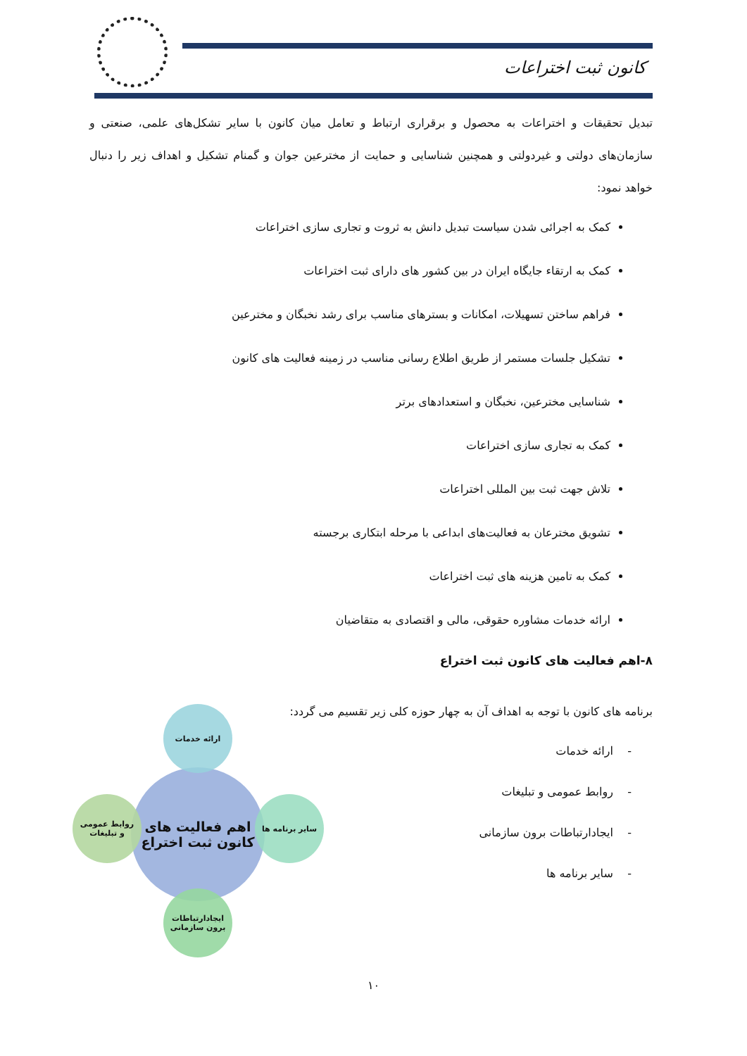کانون ثبت اختراعات
تبدیل تحقیقات و اختراعات به محصول و برقراری ارتباط و تعامل میان کانون با سایر تشکل‌های علمی، صنعتی و سازمان‌های دولتی و غیردولتی و همچنین شناسایی و حمایت از مخترعین جوان و گمنام تشکیل و اهداف زیر را دنبال خواهد نمود:
کمک به اجرائی شدن سیاست تبدیل دانش به ثروت و تجاری سازی اختراعات
کمک به ارتقاء جایگاه ایران در بین کشور های دارای ثبت اختراعات
فراهم ساختن تسهیلات، امکانات و بسترهای مناسب برای رشد نخبگان و مخترعین
تشکیل جلسات مستمر از طریق اطلاع رسانی مناسب در زمینه فعالیت های کانون
شناسایی مخترعین، نخبگان و استعدادهای برتر
کمک به تجاری سازی اختراعات
تلاش جهت ثبت بین المللی اختراعات
تشویق مخترعان به فعالیت‌های ابداعی با مرحله ابتکاری برجسته
کمک به تامین هزینه های ثبت اختراعات
ارائه خدمات مشاوره حقوقی، مالی و اقتصادی به متقاضیان
۸-اهم فعالیت های کانون ثبت اختراع
برنامه های کانون با توجه به اهداف آن به چهار حوزه کلی زیر تقسیم می گردد:
- ارائه خدمات
- روابط عمومی و تبلیغات
- ایجادارتباطات برون سازمانی
- سایر برنامه ها
اهم فعالیت های
کانون ثبت اختراع
ارائه خدمات
روابط عمومی
و تبلیغات
سایر برنامه ها
ایجادارتباطات
برون سازمانی
۱۰